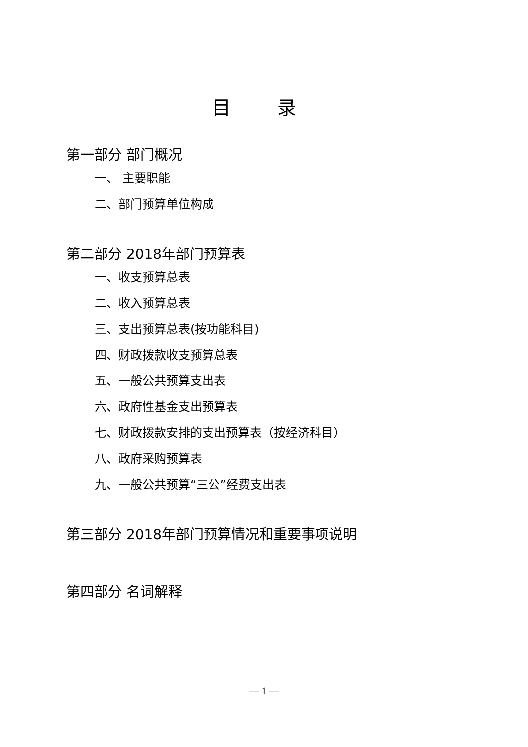目 录
第一部分 部门概况
一、 主要职能
二、部门预算单位构成
第二部分 2018年部门预算表
一、收支预算总表
二、收入预算总表
三、支出预算总表(按功能科目)
四、财政拨款收支预算总表
五、一般公共预算支出表
六、政府性基金支出预算表
七、财政拨款安排的支出预算表（按经济科目）
八、政府采购预算表
九、一般公共预算“三公”经费支出表
第三部分 2018年部门预算情况和重要事项说明
第四部分 名词解释
— 1 —